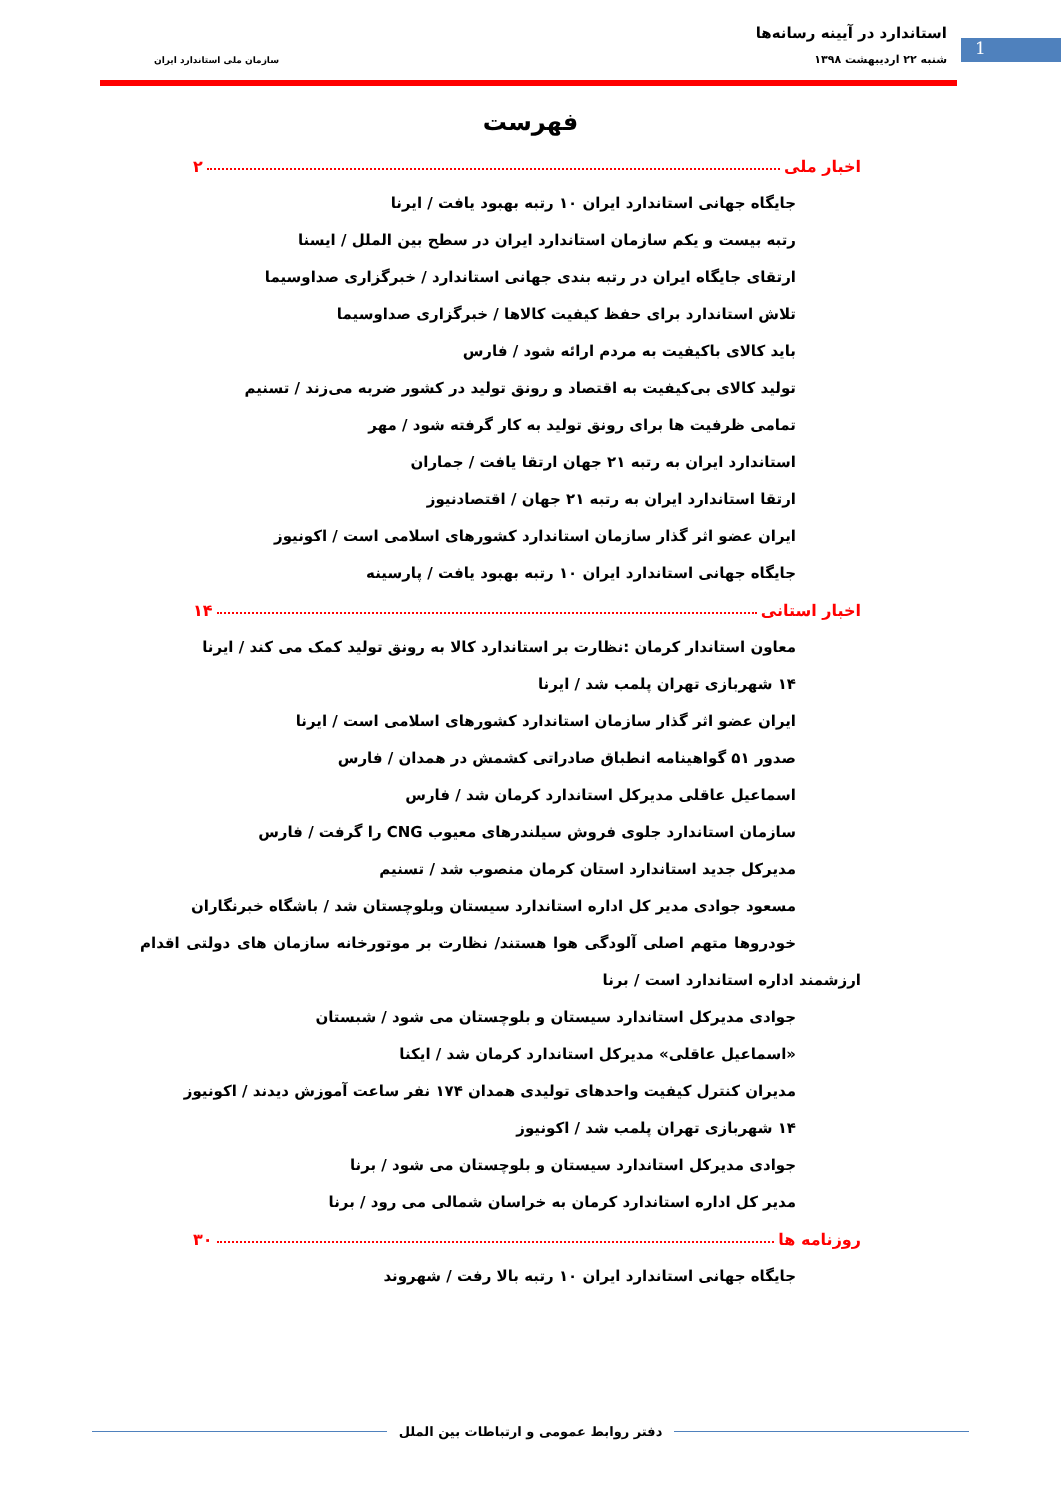1
استاندارد در آیینه رسانه‌ها
شنبه ۲۲ اردیبهشت ۱۳۹۸ سازمان ملی استاندارد ایران
فهرست
اخبار ملی ۲
جایگاه جهانی استاندارد ایران ۱۰ رتبه بهبود یافت / ایرنا
رتبه بیست و یکم سازمان استاندارد ایران در سطح بین الملل / ایسنا
ارتقای جایگاه ایران در رتبه بندی جهانی استاندارد / خبرگزاری صداوسیما
تلاش استاندارد برای حفظ کیفیت کالاها / خبرگزاری صداوسیما
باید کالای باکیفیت به مردم ارائه شود / فارس
تولید کالای بی‌کیفیت به اقتصاد و رونق تولید در کشور ضربه می‌زند / تسنیم
تمامی ظرفیت ها برای رونق تولید به کار گرفته شود / مهر
استاندارد ایران به رتبه ۲۱ جهان ارتقا یافت / جماران
ارتقا استاندارد ایران به رتبه ۲۱ جهان / اقتصادنیوز
ایران عضو اثر گذار سازمان استاندارد کشورهای اسلامی است / اکونیوز
جایگاه جهانی استاندارد ایران ۱۰ رتبه بهبود یافت / پارسینه
اخبار استانی ۱۴
معاون استاندار کرمان :نظارت بر استاندارد کالا به رونق تولید کمک می کند / ایرنا
۱۴ شهربازی تهران پلمب شد / ایرنا
ایران عضو اثر گذار سازمان استاندارد کشورهای اسلامی است / ایرنا
صدور ۵۱ گواهینامه انطباق صادراتی کشمش در همدان / فارس
اسماعیل عاقلی مدیرکل استاندارد کرمان شد / فارس
سازمان استاندارد جلوی فروش سیلندرهای معیوب CNG را گرفت / فارس
مدیرکل جدید استاندارد استان کرمان منصوب شد / تسنیم
مسعود جوادی مدیر کل اداره استاندارد سیستان وبلوچستان شد / باشگاه خبرنگاران
خودروها متهم اصلی آلودگی هوا هستند/ نظارت بر موتورخانه سازمان های دولتی اقدام ارزشمند اداره استاندارد است / برنا
جوادی مدیرکل استاندارد سیستان و بلوچستان می شود / شبستان
«اسماعیل عاقلی» مدیرکل استاندارد کرمان شد / ایکنا
مدیران کنترل کیفیت واحدهای تولیدی همدان ۱۷۴ نفر ساعت آموزش دیدند / اکونیوز
۱۴ شهربازی تهران پلمب شد / اکونیوز
جوادی مدیرکل استاندارد سیستان و بلوچستان می شود / برنا
مدیر کل اداره استاندارد کرمان به خراسان شمالی می رود / برنا
روزنامه ها ۳۰
جایگاه جهانی استاندارد ایران ۱۰ رتبه بالا رفت / شهروند
دفتر روابط عمومی و ارتباطات بین الملل